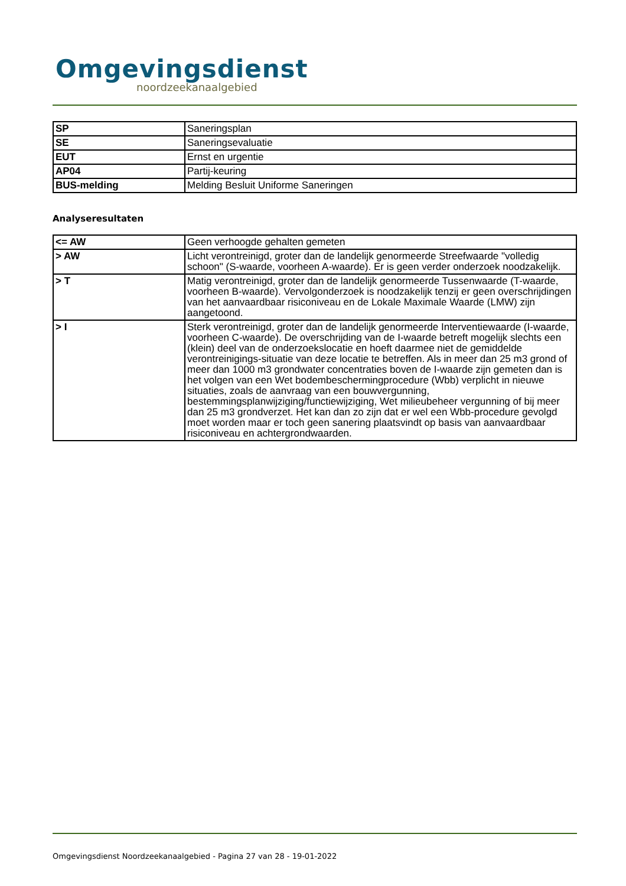Omgevingsdienst
noordzeekanaalgebied
| SP | Saneringsplan |
| SE | Saneringsevaluatie |
| EUT | Ernst en urgentie |
| AP04 | Partij-keuring |
| BUS-melding | Melding Besluit Uniforme Saneringen |
Analyseresultaten
| <= AW | Geen verhoogde gehalten gemeten |
| > AW | Licht verontreinigd, groter dan de landelijk genormeerde Streefwaarde "volledig schoon" (S-waarde, voorheen A-waarde). Er is geen verder onderzoek noodzakelijk. |
| > T | Matig verontreinigd, groter dan de landelijk genormeerde Tussenwaarde (T-waarde, voorheen B-waarde). Vervolgonderzoek is noodzakelijk tenzij er geen overschrijdingen van het aanvaardbaar risiconiveau en de Lokale Maximale Waarde (LMW) zijn aangetoond. |
| > I | Sterk verontreinigd, groter dan de landelijk genormeerde Interventiewaarde (I-waarde, voorheen C-waarde). De overschrijding van de I-waarde betreft mogelijk slechts een (klein) deel van de onderzoekslocatie en hoeft daarmee niet de gemiddelde verontreinigings-situatie van deze locatie te betreffen. Als in meer dan 25 m3 grond of meer dan 1000 m3 grondwater concentraties boven de I-waarde zijn gemeten dan is het volgen van een Wet bodembeschermingprocedure (Wbb) verplicht in nieuwe situaties, zoals de aanvraag van een bouwvergunning, bestemmingsplanwijziging/functiewijziging, Wet milieubeheer vergunning of bij meer dan 25 m3 grondverzet. Het kan dan zo zijn dat er wel een Wbb-procedure gevolgd moet worden maar er toch geen sanering plaatsvindt op basis van aanvaardbaar risiconiveau en achtergrondwaarden. |
Omgevingsdienst Noordzeekanaalgebied - Pagina 27 van 28 - 19-01-2022